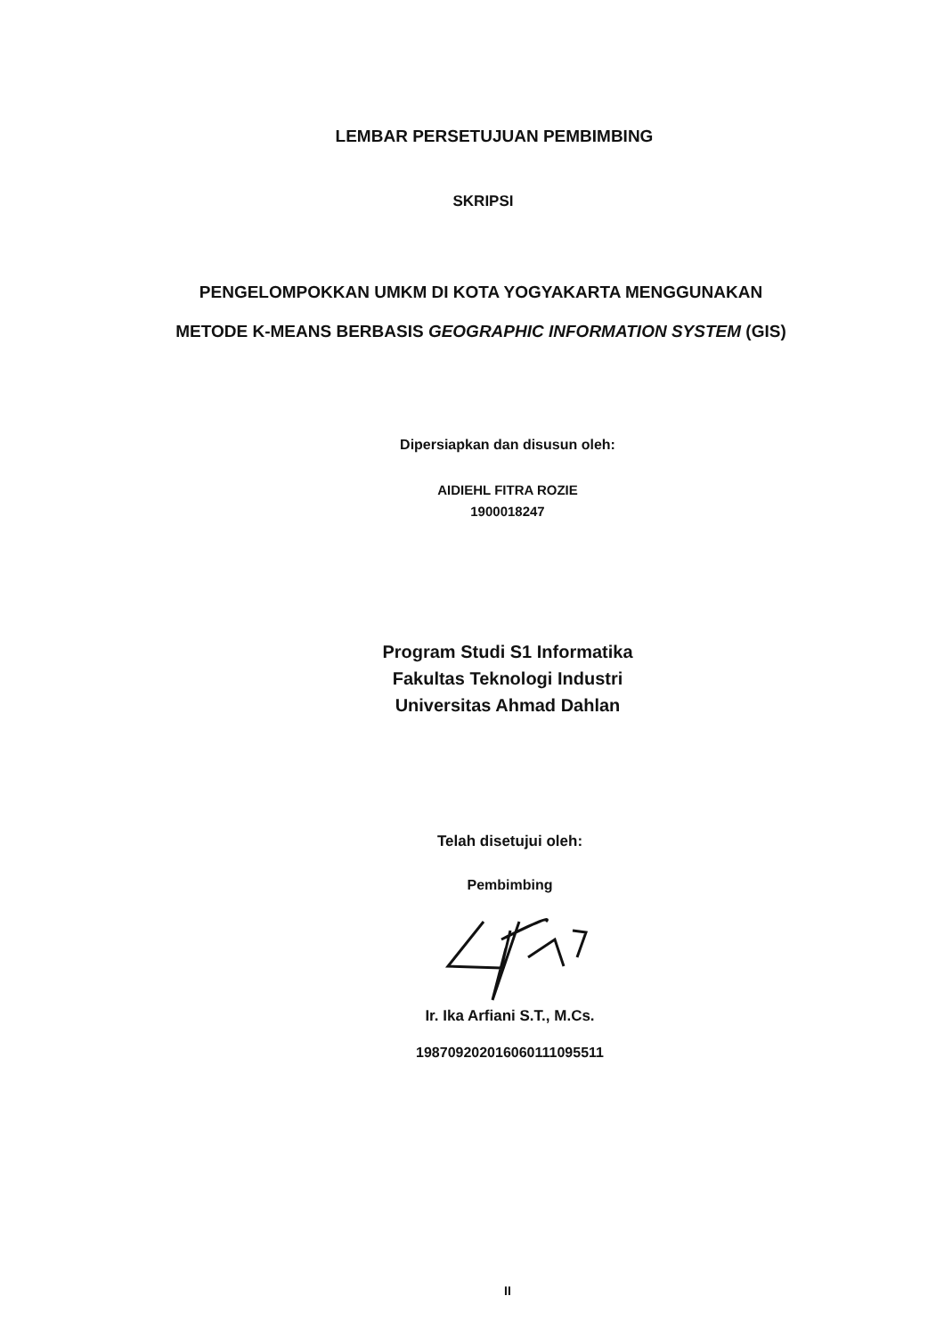LEMBAR PERSETUJUAN PEMBIMBING
SKRIPSI
PENGELOMPOKKAN UMKM DI KOTA YOGYAKARTA MENGGUNAKAN
METODE K-MEANS BERBASIS GEOGRAPHIC INFORMATION SYSTEM (GIS)
Dipersiapkan dan disusun oleh:
AIDIEHL FITRA ROZIE
1900018247
Program Studi S1 Informatika
Fakultas Teknologi Industri
Universitas Ahmad Dahlan
Telah disetujui oleh:
Pembimbing
Ir. Ika Arfiani S.T., M.Cs.
19870920201606011109551​1
II